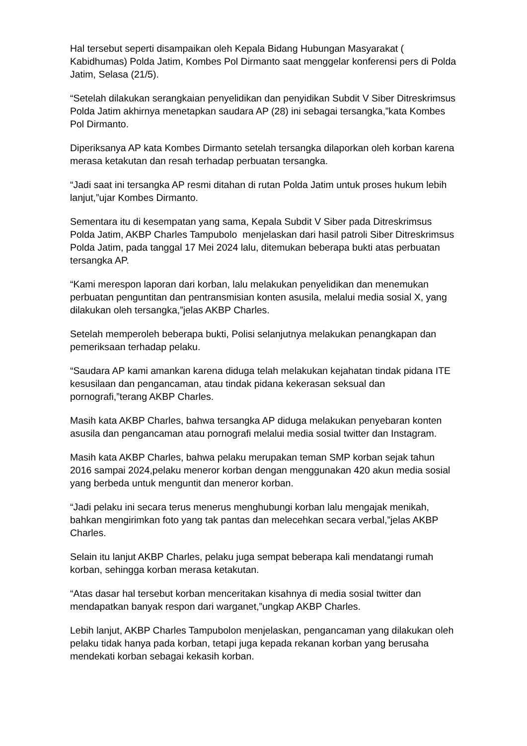Hal tersebut seperti disampaikan oleh Kepala Bidang Hubungan Masyarakat ( Kabidhumas) Polda Jatim, Kombes Pol Dirmanto saat menggelar konferensi pers di Polda Jatim, Selasa (21/5).
“Setelah dilakukan serangkaian penyelidikan dan penyidikan Subdit V Siber Ditreskrimsus Polda Jatim akhirnya menetapkan saudara AP (28) ini sebagai tersangka,”kata Kombes Pol Dirmanto.
Diperiksanya AP kata Kombes Dirmanto setelah tersangka dilaporkan oleh korban karena merasa ketakutan dan resah terhadap perbuatan tersangka.
“Jadi saat ini tersangka AP resmi ditahan di rutan Polda Jatim untuk proses hukum lebih lanjut,”ujar Kombes Dirmanto.
Sementara itu di kesempatan yang sama, Kepala Subdit V Siber pada Ditreskrimsus Polda Jatim, AKBP Charles Tampubolo menjelaskan dari hasil patroli Siber Ditreskrimsus Polda Jatim, pada tanggal 17 Mei 2024 lalu, ditemukan beberapa bukti atas perbuatan tersangka AP.
“Kami merespon laporan dari korban, lalu melakukan penyelidikan dan menemukan perbuatan penguntitan dan pentransmisian konten asusila, melalui media sosial X, yang dilakukan oleh tersangka,”jelas AKBP Charles.
Setelah memperoleh beberapa bukti, Polisi selanjutnya melakukan penangkapan dan pemeriksaan terhadap pelaku.
“Saudara AP kami amankan karena diduga telah melakukan kejahatan tindak pidana ITE kesusilaan dan pengancaman, atau tindak pidana kekerasan seksual dan pornografi,”terang AKBP Charles.
Masih kata AKBP Charles, bahwa tersangka AP diduga melakukan penyebaran konten asusila dan pengancaman atau pornografi melalui media sosial twitter dan Instagram.
Masih kata AKBP Charles, bahwa pelaku merupakan teman SMP korban sejak tahun 2016 sampai 2024,pelaku meneror korban dengan menggunakan 420 akun media sosial yang berbeda untuk menguntit dan meneror korban.
“Jadi pelaku ini secara terus menerus menghubungi korban lalu mengajak menikah, bahkan mengirimkan foto yang tak pantas dan melecehkan secara verbal,”jelas AKBP Charles.
Selain itu lanjut AKBP Charles, pelaku juga sempat beberapa kali mendatangi rumah korban, sehingga korban merasa ketakutan.
“Atas dasar hal tersebut korban menceritakan kisahnya di media sosial twitter dan mendapatkan banyak respon dari warganet,”ungkap AKBP Charles.
Lebih lanjut, AKBP Charles Tampubolon menjelaskan, pengancaman yang dilakukan oleh pelaku tidak hanya pada korban, tetapi juga kepada rekanan korban yang berusaha mendekati korban sebagai kekasih korban.